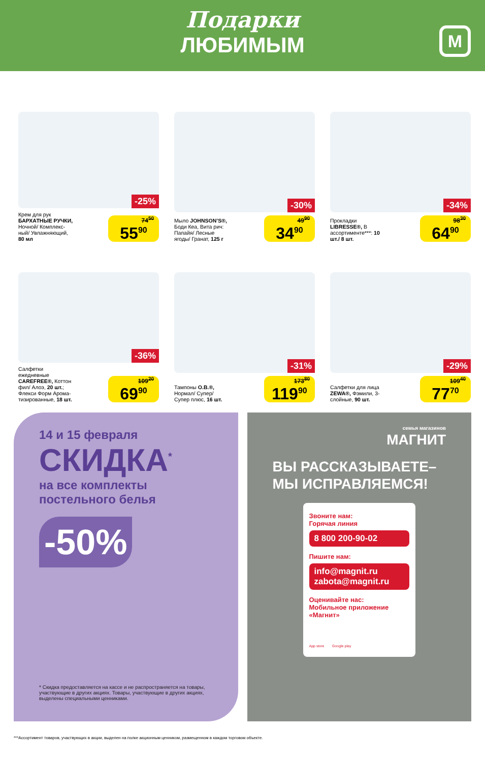Подарки
ЛЮБИМЫМ
М
-25%
Крем для рук БАРХАТНЫЕ РУЧКИ, Ночной/ Комплекс-ный/ Увлажняющий, 80 мл
74<sup>50</sup>
55<sup>90</sup>
-30%
Мыло JOHNSON’S®, Боди Кеа, Вита рич: Папайя/ Лесные ягоды/ Гранат, 125 г
49<sup>90</sup>
34<sup>90</sup>
-34%
Прокладки LIBRESSE®, В ассортименте***: 10 шт./ 8 шт.
98<sup>30</sup>
64<sup>90</sup>
-36%
Салфетки ежедневные CAREFREE®, Коттон фил/ Алоэ, 20 шт.; Флекси Форм Арома-тизированные, 18 шт.
109<sup>20</sup>
69<sup>90</sup>
-31%
Тампоны O.B.®, Нормал/ Супер/ Супер плюс, 16 шт.
173<sup>80</sup>
119<sup>90</sup>
-29%
Салфетки для лица ZEWA®, Фэмили, 3-слойные, 90 шт.
109<sup>40</sup>
77<sup>70</sup>
14 и 15 февраля
СКИДКА<sup>*</sup>
на все комплекты постельного белья
-50%
* Скидка предоставляется на кассе и не распространяется на товары, участвующие в других акциях. Товары, участвующие в других акциях, выделены специальными ценниками.
семья магазинов
МАГНИТ
ВЫ РАССКАЗЫВАЕТЕ–
МЫ ИСПРАВЛЯЕМСЯ!
Звоните нам:
Горячая линия
8 800 200-90-02
Пишите нам:
info@magnit.ru
zabota@magnit.ru
Оценивайте нас:
Мобильное приложение «Магнит»
App store Google play
***Ассортимент товаров, участвующих в акции, выделен на полке акционным ценником, размещенном в каждом торговом объекте.